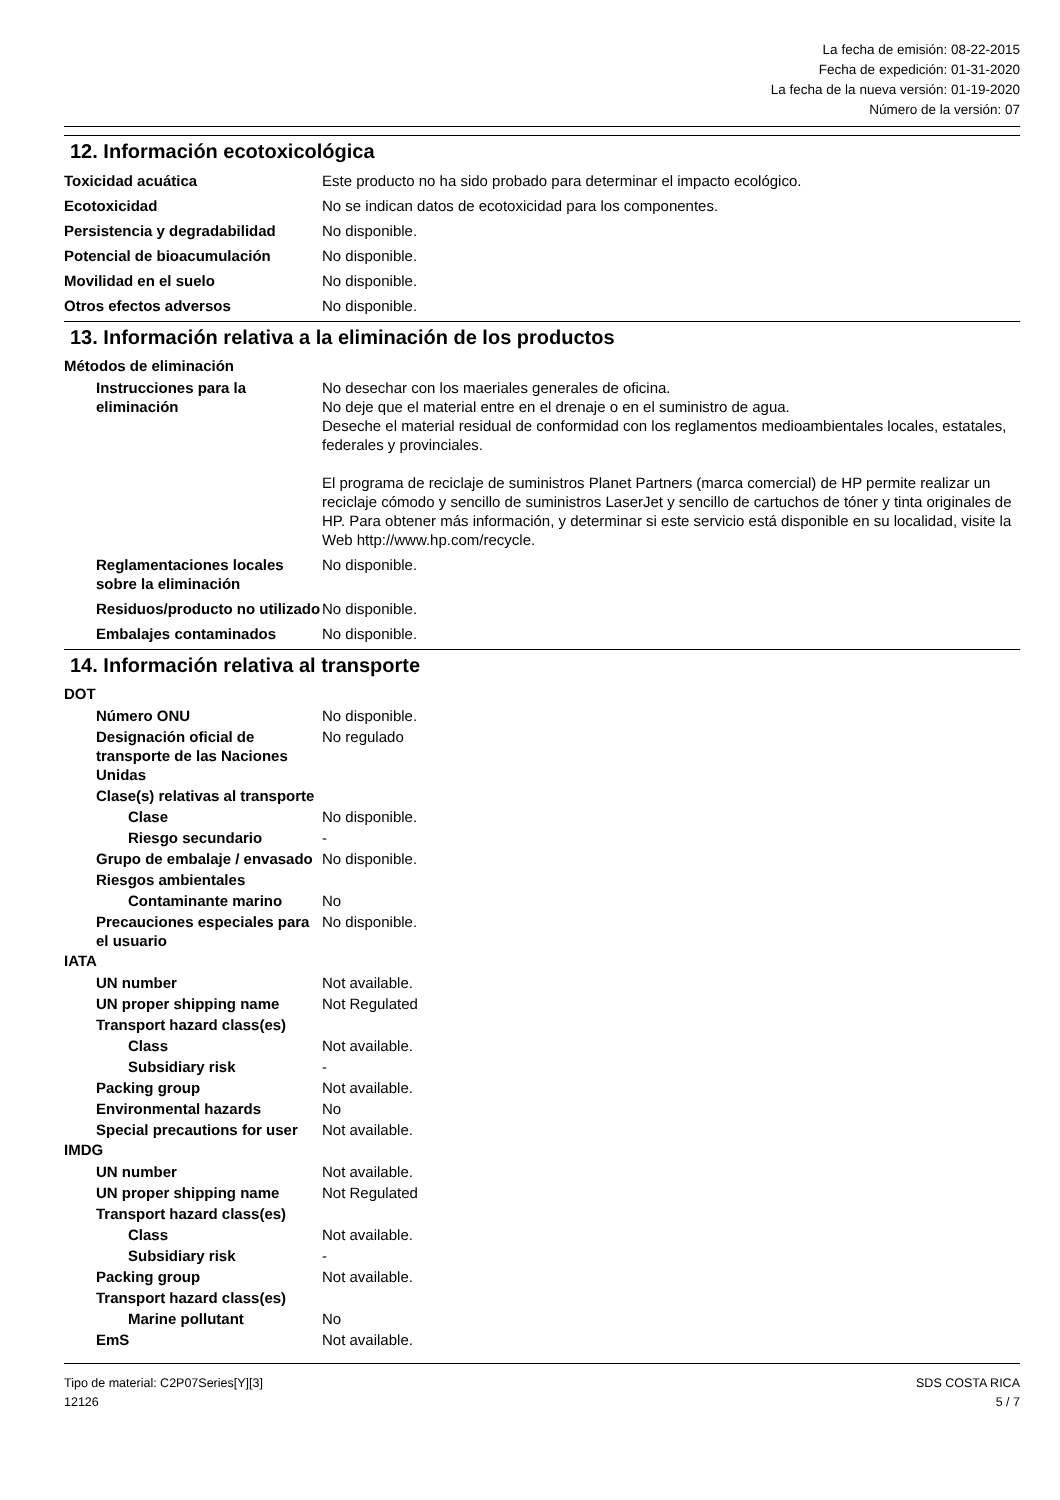La fecha de emisión: 08-22-2015
Fecha de expedición: 01-31-2020
La fecha de la nueva versión: 01-19-2020
Número de la versión: 07
12. Información ecotoxicológica
Toxicidad acuática Este producto no ha sido probado para determinar el impacto ecológico.
Ecotoxicidad No se indican datos de ecotoxicidad para los componentes.
Persistencia y degradabilidad
No disponible.
Potencial de bioacumulación No disponible.
Movilidad en el suelo No disponible.
Otros efectos adversos No disponible.
13. Información relativa a la eliminación de los productos
Métodos de eliminación
Instrucciones para la eliminación
No desechar con los maeriales generales de oficina.
No deje que el material entre en el drenaje o en el suministro de agua.
Deseche el material residual de conformidad con los reglamentos medioambientales locales, estatales, federales y provinciales.
El programa de reciclaje de suministros Planet Partners (marca comercial) de HP permite realizar un reciclaje cómodo y sencillo de suministros LaserJet y sencillo de cartuchos de tóner y tinta originales de HP. Para obtener más información, y determinar si este servicio está disponible en su localidad, visite la Web http://www.hp.com/recycle.
Reglamentaciones locales sobre la eliminación
No disponible.
Residuos/producto no utilizado
No disponible.
Embalajes contaminados No disponible.
14. Información relativa al transporte
DOT
Número ONU No disponible.
Designación oficial de transporte de las Naciones Unidas
No regulado
Clase(s) relativas al transporte
Clase No disponible.
Riesgo secundario -
Grupo de embalaje / envasado
No disponible.
Riesgos ambientales
Contaminante marino No
Precauciones especiales para el usuario
No disponible.
IATA
UN number Not available.
UN proper shipping name Not Regulated
Transport hazard class(es)
Class Not available.
Subsidiary risk -
Packing group Not available.
Environmental hazards No
Special precautions for user
Not available.
IMDG
UN number Not available.
UN proper shipping name Not Regulated
Transport hazard class(es)
Class Not available.
Subsidiary risk -
Packing group Not available.
Transport hazard class(es)
Marine pollutant No
EmS Not available.
Tipo de material: C2P07Series[Y][3]
12126
SDS COSTA RICA
5 / 7